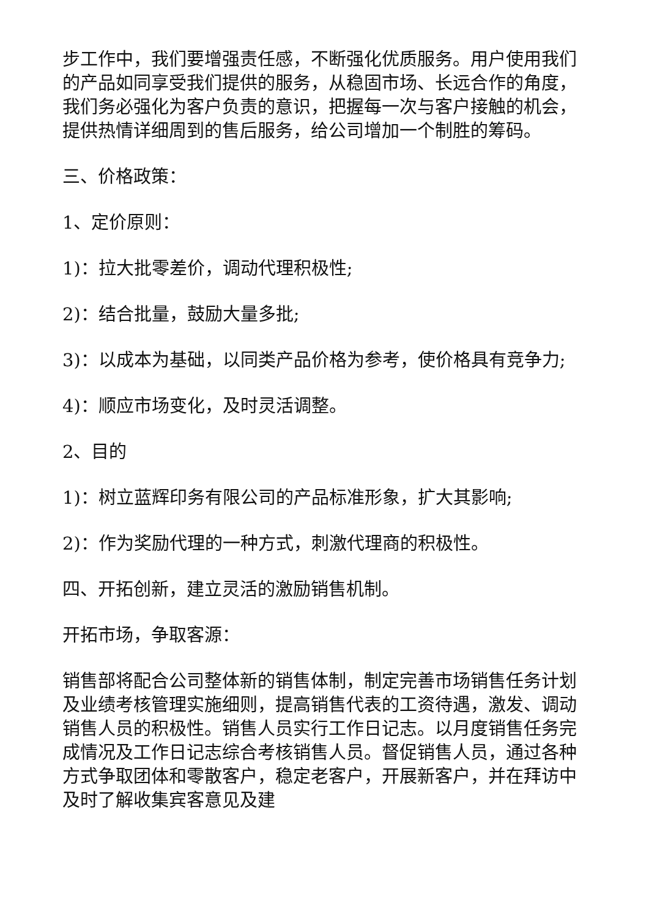步工作中，我们要增强责任感，不断强化优质服务。用户使用我们的产品如同享受我们提供的服务，从稳固市场、长远合作的角度，我们务必强化为客户负责的意识，把握每一次与客户接触的机会，提供热情详细周到的售后服务，给公司增加一个制胜的筹码。
三、价格政策：
1、定价原则：
1)：拉大批零差价，调动代理积极性;
2)：结合批量，鼓励大量多批;
3)：以成本为基础，以同类产品价格为参考，使价格具有竞争力;
4)：顺应市场变化，及时灵活调整。
2、目的
1)：树立蓝辉印务有限公司的产品标准形象，扩大其影响;
2)：作为奖励代理的一种方式，刺激代理商的积极性。
四、开拓创新，建立灵活的激励销售机制。
开拓市场，争取客源：
销售部将配合公司整体新的销售体制，制定完善市场销售任务计划及业绩考核管理实施细则，提高销售代表的工资待遇，激发、调动销售人员的积极性。销售人员实行工作日记志。以月度销售任务完成情况及工作日记志综合考核销售人员。督促销售人员，通过各种方式争取团体和零散客户，稳定老客户，开展新客户，并在拜访中及时了解收集宾客意见及建